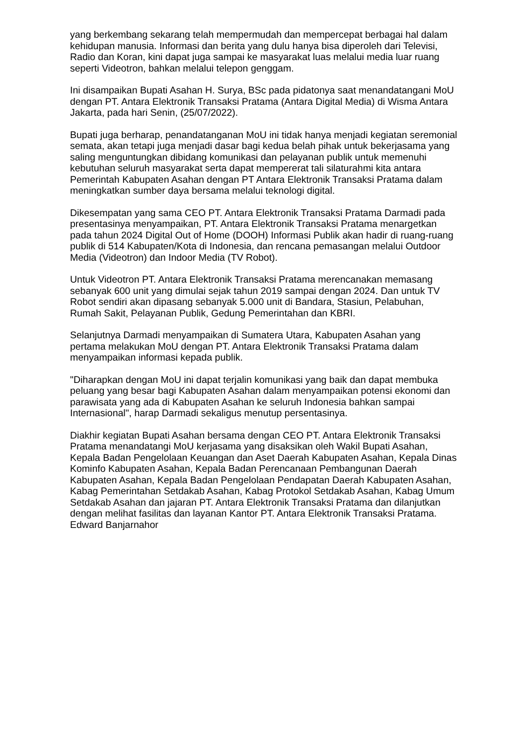yang berkembang sekarang telah mempermudah dan mempercepat berbagai hal dalam kehidupan manusia. Informasi dan berita yang dulu hanya bisa diperoleh dari Televisi, Radio dan Koran, kini dapat juga sampai ke masyarakat luas melalui media luar ruang seperti Videotron, bahkan melalui telepon genggam.
Ini disampaikan Bupati Asahan H. Surya, BSc pada pidatonya saat menandatangani MoU dengan PT. Antara Elektronik Transaksi Pratama (Antara Digital Media) di Wisma Antara Jakarta, pada hari Senin, (25/07/2022).
Bupati juga berharap, penandatanganan MoU ini tidak hanya menjadi kegiatan seremonial semata, akan tetapi juga menjadi dasar bagi kedua belah pihak untuk bekerjasama yang saling menguntungkan dibidang komunikasi dan pelayanan publik untuk memenuhi kebutuhan seluruh masyarakat serta dapat mempererat tali silaturahmi kita antara Pemerintah Kabupaten Asahan dengan PT Antara Elektronik Transaksi Pratama dalam meningkatkan sumber daya bersama melalui teknologi digital.
Dikesempatan yang sama CEO PT. Antara Elektronik Transaksi Pratama Darmadi pada presentasinya menyampaikan, PT. Antara Elektronik Transaksi Pratama menargetkan pada tahun 2024 Digital Out of Home (DOOH) Informasi Publik akan hadir di ruang-ruang publik di 514 Kabupaten/Kota di Indonesia, dan rencana pemasangan melalui Outdoor Media (Videotron) dan Indoor Media (TV Robot).
Untuk Videotron PT. Antara Elektronik Transaksi Pratama merencanakan memasang sebanyak 600 unit yang dimulai sejak tahun 2019 sampai dengan 2024. Dan untuk TV Robot sendiri akan dipasang sebanyak 5.000 unit di Bandara, Stasiun, Pelabuhan, Rumah Sakit, Pelayanan Publik, Gedung Pemerintahan dan KBRI.
Selanjutnya Darmadi menyampaikan di Sumatera Utara, Kabupaten Asahan yang pertama melakukan MoU dengan PT. Antara Elektronik Transaksi Pratama dalam menyampaikan informasi kepada publik.
"Diharapkan dengan MoU ini dapat terjalin komunikasi yang baik dan dapat membuka peluang yang besar bagi Kabupaten Asahan dalam menyampaikan potensi ekonomi dan parawisata yang ada di Kabupaten Asahan ke seluruh Indonesia bahkan sampai Internasional", harap Darmadi sekaligus menutup persentasinya.
Diakhir kegiatan Bupati Asahan bersama dengan CEO PT. Antara Elektronik Transaksi Pratama menandatangi MoU kerjasama yang disaksikan oleh Wakil Bupati Asahan, Kepala Badan Pengelolaan Keuangan dan Aset Daerah Kabupaten Asahan, Kepala Dinas Kominfo Kabupaten Asahan, Kepala Badan Perencanaan Pembangunan Daerah Kabupaten Asahan, Kepala Badan Pengelolaan Pendapatan Daerah Kabupaten Asahan, Kabag Pemerintahan Setdakab Asahan, Kabag Protokol Setdakab Asahan, Kabag Umum Setdakab Asahan dan jajaran PT. Antara Elektronik Transaksi Pratama dan dilanjutkan dengan melihat fasilitas dan layanan Kantor PT. Antara Elektronik Transaksi Pratama. Edward Banjarnahor